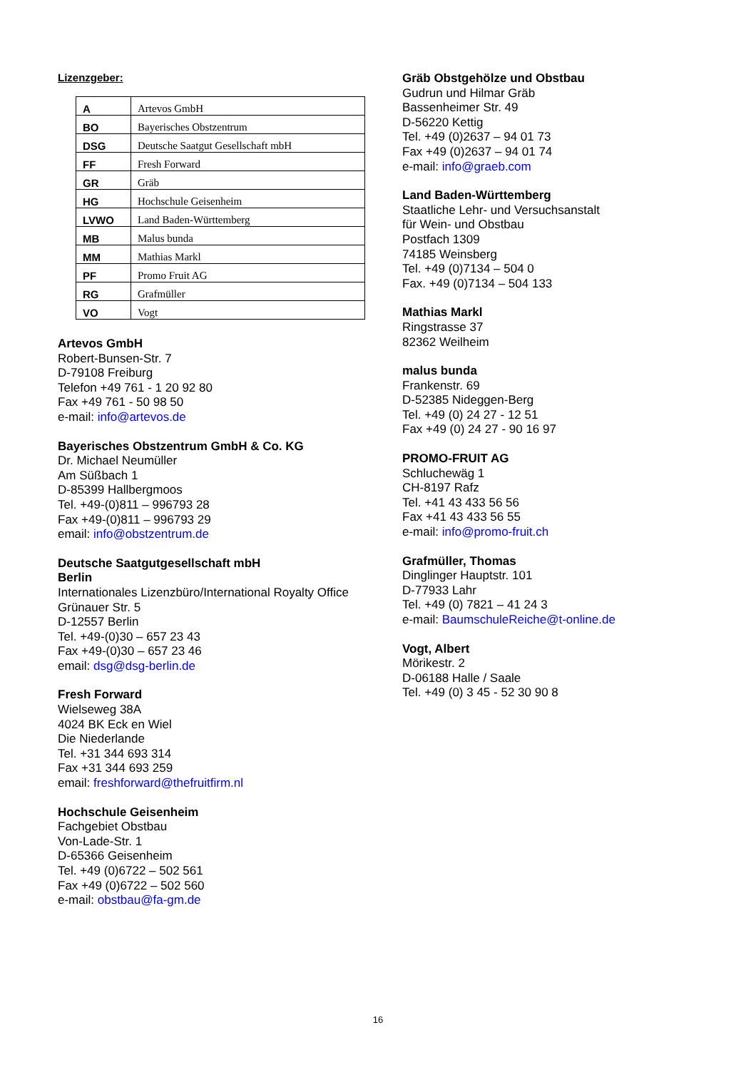Lizenzgeber:
| A | Artevos GmbH |
| BO | Bayerisches Obstzentrum |
| DSG | Deutsche Saatgut Gesellschaft mbH |
| FF | Fresh Forward |
| GR | Gräb |
| HG | Hochschule Geisenheim |
| LVWO | Land Baden-Württemberg |
| MB | Malus bunda |
| MM | Mathias Markl |
| PF | Promo Fruit AG |
| RG | Grafmüller |
| VO | Vogt |
Artevos GmbH
Robert-Bunsen-Str. 7
D-79108 Freiburg
Telefon +49 761 - 1 20 92 80
Fax +49 761 - 50 98 50
e-mail: info@artevos.de
Bayerisches Obstzentrum GmbH & Co. KG
Dr. Michael Neumüller
Am Süßbach 1
D-85399 Hallbergmoos
Tel. +49-(0)811 – 996793 28
Fax +49-(0)811 – 996793 29
email: info@obstzentrum.de
Deutsche Saatgutgesellschaft mbH
Berlin
Internationales Lizenzbüro/International Royalty Office
Grünauer Str. 5
D-12557 Berlin
Tel. +49-(0)30 – 657 23 43
Fax +49-(0)30 – 657 23 46
email: dsg@dsg-berlin.de
Fresh Forward
Wielseweg 38A
4024 BK Eck en Wiel
Die Niederlande
Tel. +31 344 693 314
Fax +31 344 693 259
email: freshforward@thefruitfirm.nl
Hochschule Geisenheim
Fachgebiet Obstbau
Von-Lade-Str. 1
D-65366 Geisenheim
Tel. +49 (0)6722 – 502 561
Fax +49 (0)6722 – 502 560
e-mail: obstbau@fa-gm.de
Gräb Obstgehölze und Obstbau
Gudrun und Hilmar Gräb
Bassenheimer Str. 49
D-56220 Kettig
Tel. +49 (0)2637 – 94 01 73
Fax +49 (0)2637 – 94 01 74
e-mail: info@graeb.com
Land Baden-Württemberg
Staatliche Lehr- und Versuchsanstalt
für Wein- und Obstbau
Postfach 1309
74185 Weinsberg
Tel. +49 (0)7134 – 504 0
Fax. +49 (0)7134 – 504 133
Mathias Markl
Ringstrasse 37
82362 Weilheim
malus bunda
Frankenstr. 69
D-52385 Nideggen-Berg
Tel. +49 (0) 24 27 - 12 51
Fax +49 (0) 24 27 - 90 16 97
PROMO-FRUIT AG
Schluchewäg 1
CH-8197 Rafz
Tel. +41 43 433 56 56
Fax +41 43 433 56 55
e-mail: info@promo-fruit.ch
Grafmüller, Thomas
Dinglinger Hauptstr. 101
D-77933 Lahr
Tel. +49 (0) 7821 – 41 24 3
e-mail: BaumschuleReiche@t-online.de
Vogt, Albert
Mörikestr. 2
D-06188 Halle / Saale
Tel. +49 (0) 3 45 - 52 30 90 8
16